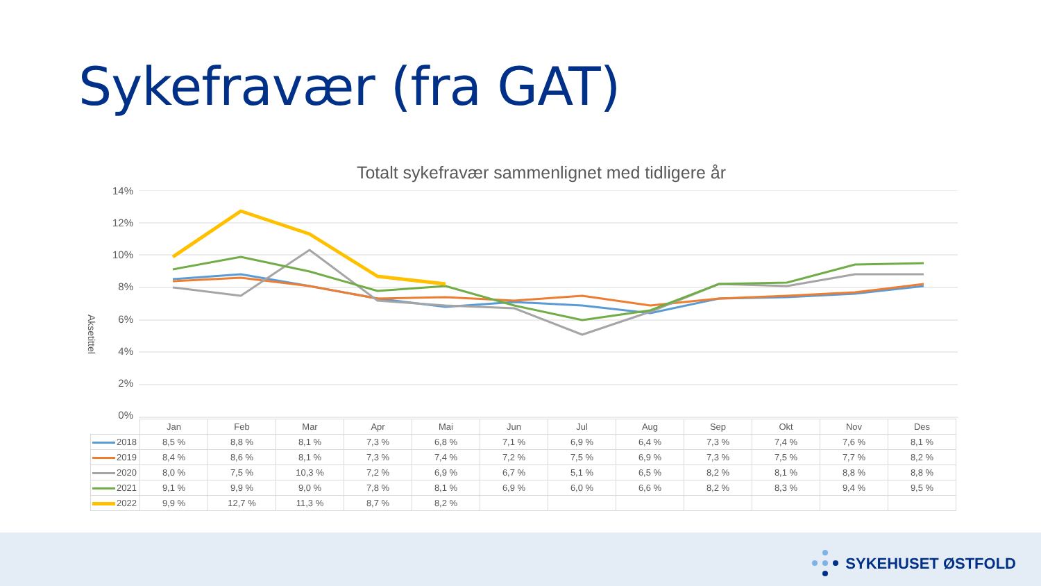Sykefravær (fra GAT)
Totalt sykefravær sammenlignet med tidligere år
Aksetittel
14%
12%
10%
8%
6%
4%
2%
0%
| | Jan | Feb | Mar | Apr | Mai | Jun | Jul | Aug | Sep | Okt | Nov | Des |
| --- | --- | --- | --- | --- | --- | --- | --- | --- | --- | --- | --- | --- |
| 2018 | 8,5 % | 8,8 % | 8,1 % | 7,3 % | 6,8 % | 7,1 % | 6,9 % | 6,4 % | 7,3 % | 7,4 % | 7,6 % | 8,1 % |
| 2019 | 8,4 % | 8,6 % | 8,1 % | 7,3 % | 7,4 % | 7,2 % | 7,5 % | 6,9 % | 7,3 % | 7,5 % | 7,7 % | 8,2 % |
| 2020 | 8,0 % | 7,5 % | 10,3 % | 7,2 % | 6,9 % | 6,7 % | 5,1 % | 6,5 % | 8,2 % | 8,1 % | 8,8 % | 8,8 % |
| 2021 | 9,1 % | 9,9 % | 9,0 % | 7,8 % | 8,1 % | 6,9 % | 6,0 % | 6,6 % | 8,2 % | 8,3 % | 9,4 % | 9,5 % |
| 2022 | 9,9 % | 12,7 % | 11,3 % | 8,7 % | 8,2 % | | | | | | | |
SYKEHUSET ØSTFOLD